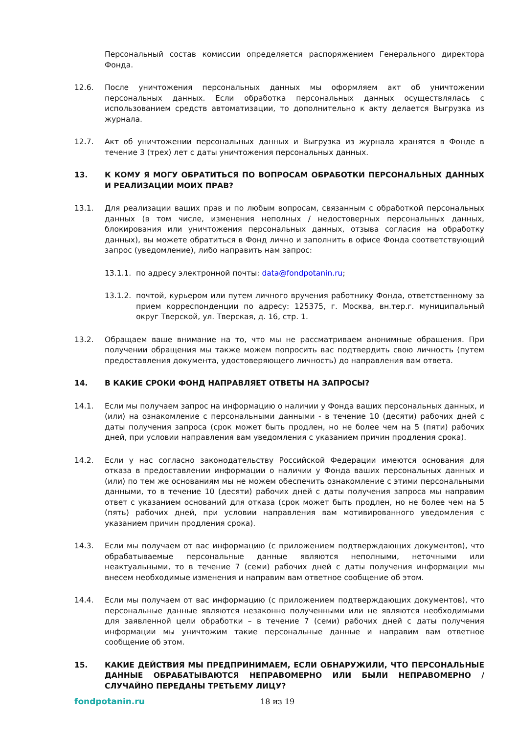Персональный состав комиссии определяется распоряжением Генерального директора Фонда.
12.6. После уничтожения персональных данных мы оформляем акт об уничтожении персональных данных. Если обработка персональных данных осуществлялась с использованием средств автоматизации, то дополнительно к акту делается Выгрузка из журнала.
12.7. Акт об уничтожении персональных данных и Выгрузка из журнала хранятся в Фонде в течение 3 (трех) лет с даты уничтожения персональных данных.
13. К КОМУ Я МОГУ ОБРАТИТЬСЯ ПО ВОПРОСАМ ОБРАБОТКИ ПЕРСОНАЛЬНЫХ ДАННЫХ И РЕАЛИЗАЦИИ МОИХ ПРАВ?
13.1. Для реализации ваших прав и по любым вопросам, связанным с обработкой персональных данных (в том числе, изменения неполных / недостоверных персональных данных, блокирования или уничтожения персональных данных, отзыва согласия на обработку данных), вы можете обратиться в Фонд лично и заполнить в офисе Фонда соответствующий запрос (уведомление), либо направить нам запрос:
13.1.1.
по адресу электронной почты: data@fondpotanin.ru;
13.1.2.
почтой, курьером или путем личного вручения работнику Фонда, ответственному за прием корреспонденции по адресу: 125375, г. Москва, вн.тер.г. муниципальный округ Тверской, ул. Тверская, д. 16, стр. 1.
13.2. Обращаем ваше внимание на то, что мы не рассматриваем анонимные обращения. При получении обращения мы также можем попросить вас подтвердить свою личность (путем предоставления документа, удостоверяющего личность) до направления вам ответа.
14. В КАКИЕ СРОКИ ФОНД НАПРАВЛЯЕТ ОТВЕТЫ НА ЗАПРОСЫ?
14.1. Если мы получаем запрос на информацию о наличии у Фонда ваших персональных данных, и (или) на ознакомление с персональными данными - в течение 10 (десяти) рабочих дней с даты получения запроса (срок может быть продлен, но не более чем на 5 (пяти) рабочих дней, при условии направления вам уведомления с указанием причин продления срока).
14.2. Если у нас согласно законодательству Российской Федерации имеются основания для отказа в предоставлении информации о наличии у Фонда ваших персональных данных и (или) по тем же основаниям мы не можем обеспечить ознакомление с этими персональными данными, то в течение 10 (десяти) рабочих дней с даты получения запроса мы направим ответ с указанием оснований для отказа (срок может быть продлен, но не более чем на 5 (пять) рабочих дней, при условии направления вам мотивированного уведомления с указанием причин продления срока).
14.3. Если мы получаем от вас информацию (с приложением подтверждающих документов), что обрабатываемые персональные данные являются неполными, неточными или неактуальными, то в течение 7 (семи) рабочих дней с даты получения информации мы внесем необходимые изменения и направим вам ответное сообщение об этом.
14.4. Если мы получаем от вас информацию (с приложением подтверждающих документов), что персональные данные являются незаконно полученными или не являются необходимыми для заявленной цели обработки – в течение 7 (семи) рабочих дней с даты получения информации мы уничтожим такие персональные данные и направим вам ответное сообщение об этом.
15. КАКИЕ ДЕЙСТВИЯ МЫ ПРЕДПРИНИМАЕМ, ЕСЛИ ОБНАРУЖИЛИ, ЧТО ПЕРСОНАЛЬНЫЕ ДАННЫЕ ОБРАБАТЫВАЮТСЯ НЕПРАВОМЕРНО ИЛИ БЫЛИ НЕПРАВОМЕРНО / СЛУЧАЙНО ПЕРЕДАНЫ ТРЕТЬЕМУ ЛИЦУ?
fondpotanin.ru 18 из 19